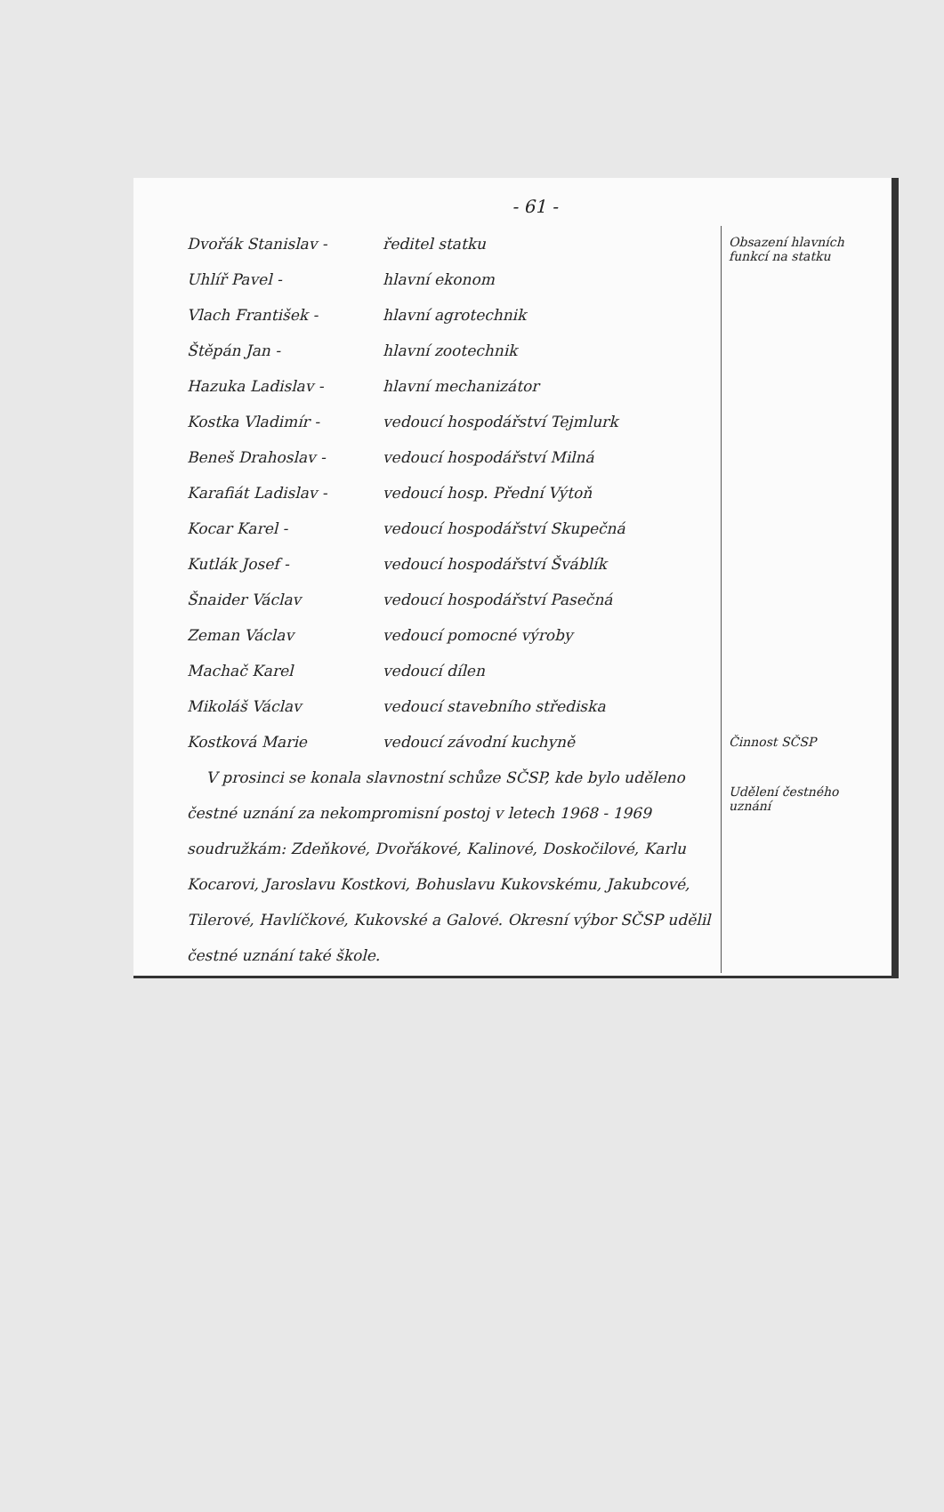- 61 -
Dvořák Stanislav - ředitel statku
Uhlíř Pavel - hlavní ekonom
Vlach František - hlavní agrotechnik
Štěpán Jan - hlavní zootechnik
Hazuka Ladislav - hlavní mechanizátor
Kostka Vladimír - vedoucí hospodářství Tejmlurk
Beneš Drahoslav - vedoucí hospodářství Milná
Karafiát Ladislav - vedoucí hosp. Přední Výtoň
Kocar Karel - vedoucí hospodářství Skupečná
Kutlák Josef - vedoucí hospodářství Šváblík
Šnaider Václav vedoucí hospodářství Pasečná
Zeman Václav vedoucí pomocné výroby
Machač Karel vedoucí dílen
Mikoláš Václav vedoucí stavebního střediska
Kostková Marie vedoucí závodní kuchyně
V prosinci se konala slavnostní schůze SČSP, kde bylo uděleno čestné uznání za nekompromisní postoj v letech 1968 - 1969 soudružkám: Zdeňkové, Dvořákové, Kalinové, Doskočilové, Karlu Kocarovi, Jaroslavu Kostkovi, Bohuslavu Kukovskému, Jakubcové, Tilerové, Havlíčkové, Kukovské a Galové. Okresní výbor SČSP udělil čestné uznání také škole.
Obsazení hlavních funkcí na statku
Činnost SČSP
Udělení čestného uznání